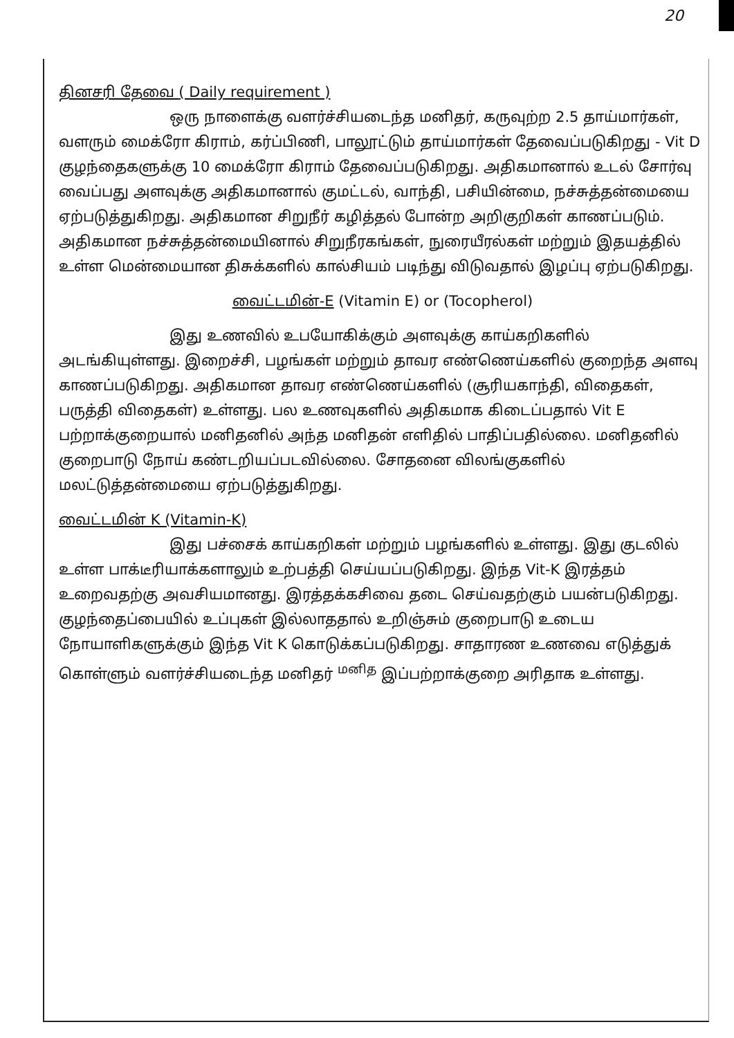20
தினசரி தேவை ( Daily requirement )
ஒரு நாளைக்கு வளர்ச்சியடைந்த மனிதர், கருவுற்ற 2.5 தாய்மார்கள், வளரும் மைக்ரோ கிராம், கர்ப்பிணி, பாலூட்டும் தாய்மார்கள் தேவைப்படுகிறது - Vit D குழந்தைகளுக்கு 10 மைக்ரோ கிராம் தேவைப்படுகிறது. அதிகமானால் உடல் சோர்வு வைப்பது அளவுக்கு அதிகமானால் குமட்டல், வாந்தி, பசியின்மை, நச்சுத்தன்மையை ஏற்படுத்துகிறது. அதிகமான சிறுநீர் கழித்தல் போன்ற அறிகுறிகள் காணப்படும். அதிகமான நச்சுத்தன்மையினால் சிறுநீரகங்கள், நுரையீரல்கள் மற்றும் இதயத்தில் உள்ள மென்மையான திசுக்களில் கால்சியம் படிந்து விடுவதால் இழப்பு ஏற்படுகிறது.
வைட்டமின்-E (Vitamin E) or (Tocopherol)
இது உணவில் உபயோகிக்கும் அளவுக்கு காய்கறிகளில் அடங்கியுள்ளது. இறைச்சி, பழங்கள் மற்றும் தாவர எண்ணெய்களில் குறைந்த அளவு காணப்படுகிறது. அதிகமான தாவர எண்ணெய்களில் (சூரியகாந்தி, விதைகள், பருத்தி விதைகள்) உள்ளது. பல உணவுகளில் அதிகமாக கிடைப்பதால் Vit E பற்றாக்குறையால் மனிதனில் அந்த மனிதன் எளிதில் பாதிப்பதில்லை. மனிதனில் குறைபாடு நோய் கண்டறியப்படவில்லை. சோதனை விலங்குகளில் மலட்டுத்தன்மையை ஏற்படுத்துகிறது.
வைட்டமின் K (Vitamin-K)
இது பச்சைக் காய்கறிகள் மற்றும் பழங்களில் உள்ளது. இது குடலில் உள்ள பாக்டீரியாக்களாலும் உற்பத்தி செய்யப்படுகிறது. இந்த Vit-K இரத்தம் உறைவதற்கு அவசியமானது. இரத்தக்கசிவை தடை செய்வதற்கும் பயன்படுகிறது. குழந்தைப்பையில் உப்புகள் இல்லாததால் உறிஞ்சும் குறைபாடு உடைய நோயாளிகளுக்கும் இந்த Vit K கொடுக்கப்படுகிறது. சாதாரண உணவை எடுத்துக் கொள்ளும் வளர்ச்சியடைந்த மனிதர் <sup>மனித</sup> இப்பற்றாக்குறை அரிதாக உள்ளது.